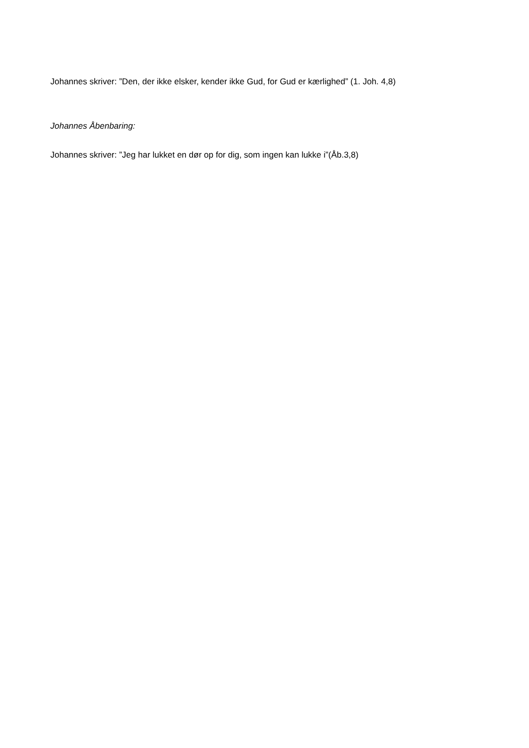Johannes skriver: ”Den, der ikke elsker, kender ikke Gud, for Gud er kærlighed” (1. Joh. 4,8)
Johannes Åbenbaring:
Johannes skriver: ”Jeg har lukket en dør op for dig, som ingen kan lukke i”(Åb.3,8)